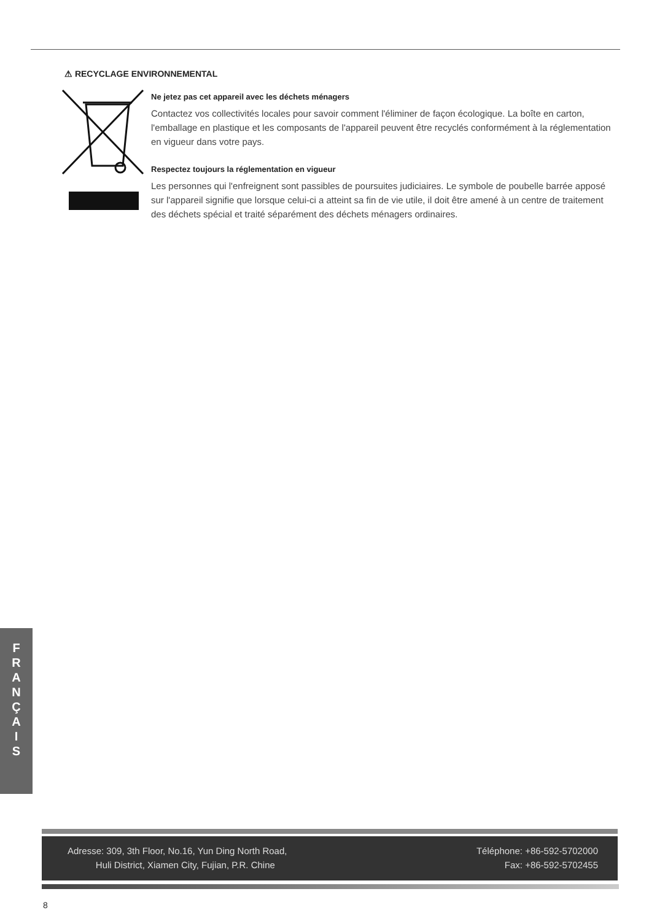⚠ RECYCLAGE ENVIRONNEMENTAL
Ne jetez pas cet appareil avec les déchets ménagers
Contactez vos collectivités locales pour savoir comment l'éliminer de façon écologique. La boîte en carton, l'emballage en plastique et les composants de l'appareil peuvent être recyclés conformément à la réglementation en vigueur dans votre pays.
Respectez toujours la réglementation en vigueur
Les personnes qui l'enfreignent sont passibles de poursuites judiciaires. Le symbole de poubelle barrée apposé sur l'appareil signifie que lorsque celui-ci a atteint sa fin de vie utile, il doit être amené à un centre de traitement des déchets spécial et traité séparément des déchets ménagers ordinaires.
F
R
A
N
Ç
A
I
S
Adresse: 309, 3th Floor, No.16, Yun Ding North Road,
Huli District, Xiamen City, Fujian, P.R. Chine
Téléphone: +86-592-5702000
Fax: +86-592-5702455
8